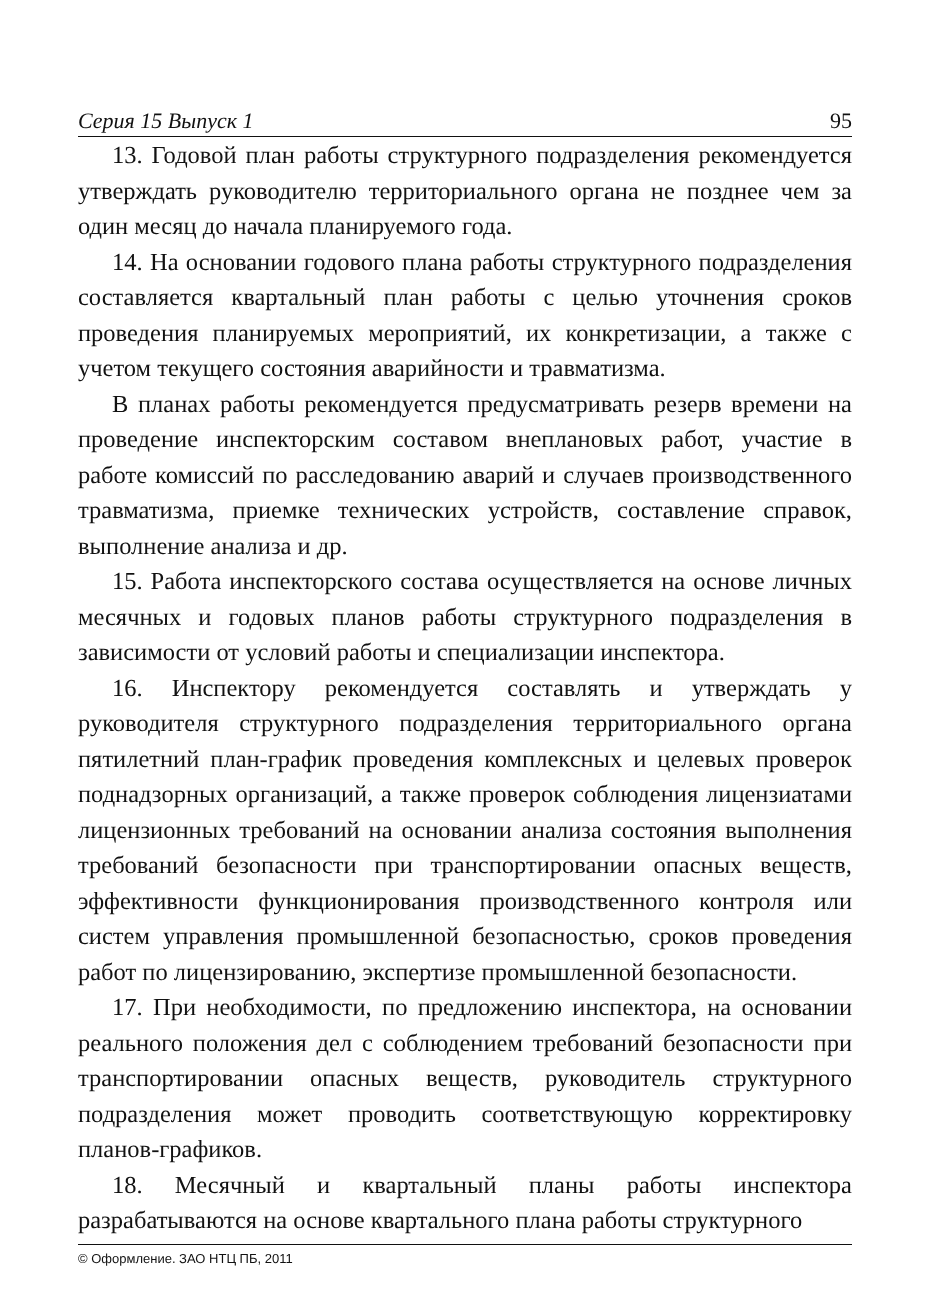Серия 15 Выпуск 1 95
13. Годовой план работы структурного подразделения рекомендуется утверждать руководителю территориального органа не позднее чем за один месяц до начала планируемого года.
14. На основании годового плана работы структурного подразделения составляется квартальный план работы с целью уточнения сроков проведения планируемых мероприятий, их конкретизации, а также с учетом текущего состояния аварийности и травматизма.
В планах работы рекомендуется предусматривать резерв времени на проведение инспекторским составом внеплановых работ, участие в работе комиссий по расследованию аварий и случаев производственного травматизма, приемке технических устройств, составление справок, выполнение анализа и др.
15. Работа инспекторского состава осуществляется на основе личных месячных и годовых планов работы структурного подразделения в зависимости от условий работы и специализации инспектора.
16. Инспектору рекомендуется составлять и утверждать у руководителя структурного подразделения территориального органа пятилетний план-график проведения комплексных и целевых проверок поднадзорных организаций, а также проверок соблюдения лицензиатами лицензионных требований на основании анализа состояния выполнения требований безопасности при транспортировании опасных веществ, эффективности функционирования производственного контроля или систем управления промышленной безопасностью, сроков проведения работ по лицензированию, экспертизе промышленной безопасности.
17. При необходимости, по предложению инспектора, на основании реального положения дел с соблюдением требований безопасности при транспортировании опасных веществ, руководитель структурного подразделения может проводить соответствующую корректировку планов-графиков.
18. Месячный и квартальный планы работы инспектора разрабатываются на основе квартального плана работы структурного
© Оформление. ЗАО НТЦ ПБ, 2011